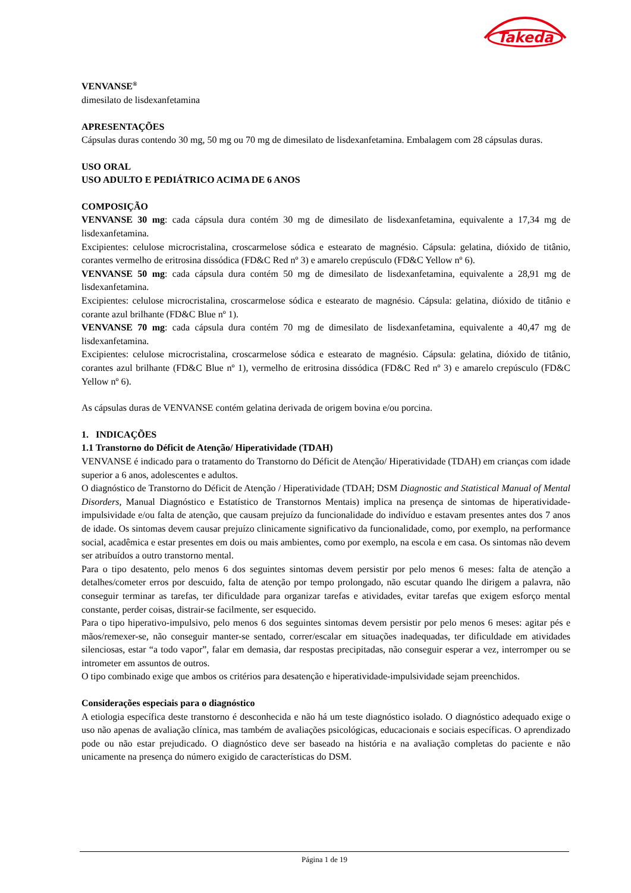Takeda
VENVANSE<sup>®</sup>
dimesilato de lisdexanfetamina
APRESENTAÇÕES
Cápsulas duras contendo 30 mg, 50 mg ou 70 mg de dimesilato de lisdexanfetamina. Embalagem com 28 cápsulas duras.
USO ORAL
USO ADULTO E PEDIÁTRICO ACIMA DE 6 ANOS
COMPOSIÇÃO
VENVANSE 30 mg: cada cápsula dura contém 30 mg de dimesilato de lisdexanfetamina, equivalente a 17,34 mg de lisdexanfetamina.
Excipientes: celulose microcristalina, croscarmelose sódica e estearato de magnésio. Cápsula: gelatina, dióxido de titânio, corantes vermelho de eritrosina dissódica (FD&C Red nº 3) e amarelo crepúsculo (FD&C Yellow nº 6).
VENVANSE 50 mg: cada cápsula dura contém 50 mg de dimesilato de lisdexanfetamina, equivalente a 28,91 mg de lisdexanfetamina.
Excipientes: celulose microcristalina, croscarmelose sódica e estearato de magnésio. Cápsula: gelatina, dióxido de titânio e corante azul brilhante (FD&C Blue nº 1).
VENVANSE 70 mg: cada cápsula dura contém 70 mg de dimesilato de lisdexanfetamina, equivalente a 40,47 mg de lisdexanfetamina.
Excipientes: celulose microcristalina, croscarmelose sódica e estearato de magnésio. Cápsula: gelatina, dióxido de titânio, corantes azul brilhante (FD&C Blue nº 1), vermelho de eritrosina dissódica (FD&C Red nº 3) e amarelo crepúsculo (FD&C Yellow nº 6).
As cápsulas duras de VENVANSE contém gelatina derivada de origem bovina e/ou porcina.
1. INDICAÇÕES
1.1 Transtorno do Déficit de Atenção/ Hiperatividade (TDAH)
VENVANSE é indicado para o tratamento do Transtorno do Déficit de Atenção/ Hiperatividade (TDAH) em crianças com idade superior a 6 anos, adolescentes e adultos.
O diagnóstico de Transtorno do Déficit de Atenção / Hiperatividade (TDAH; DSM Diagnostic and Statistical Manual of Mental Disorders, Manual Diagnóstico e Estatístico de Transtornos Mentais) implica na presença de sintomas de hiperatividade-impulsividade e/ou falta de atenção, que causam prejuízo da funcionalidade do indivíduo e estavam presentes antes dos 7 anos de idade. Os sintomas devem causar prejuízo clinicamente significativo da funcionalidade, como, por exemplo, na performance social, acadêmica e estar presentes em dois ou mais ambientes, como por exemplo, na escola e em casa. Os sintomas não devem ser atribuídos a outro transtorno mental.
Para o tipo desatento, pelo menos 6 dos seguintes sintomas devem persistir por pelo menos 6 meses: falta de atenção a detalhes/cometer erros por descuido, falta de atenção por tempo prolongado, não escutar quando lhe dirigem a palavra, não conseguir terminar as tarefas, ter dificuldade para organizar tarefas e atividades, evitar tarefas que exigem esforço mental constante, perder coisas, distrair-se facilmente, ser esquecido.
Para o tipo hiperativo-impulsivo, pelo menos 6 dos seguintes sintomas devem persistir por pelo menos 6 meses: agitar pés e mãos/remexer-se, não conseguir manter-se sentado, correr/escalar em situações inadequadas, ter dificuldade em atividades silenciosas, estar “a todo vapor”, falar em demasia, dar respostas precipitadas, não conseguir esperar a vez, interromper ou se intrometer em assuntos de outros.
O tipo combinado exige que ambos os critérios para desatenção e hiperatividade-impulsividade sejam preenchidos.
Considerações especiais para o diagnóstico
A etiologia específica deste transtorno é desconhecida e não há um teste diagnóstico isolado. O diagnóstico adequado exige o uso não apenas de avaliação clínica, mas também de avaliações psicológicas, educacionais e sociais específicas. O aprendizado pode ou não estar prejudicado. O diagnóstico deve ser baseado na história e na avaliação completas do paciente e não unicamente na presença do número exigido de características do DSM.
Página 1 de 19